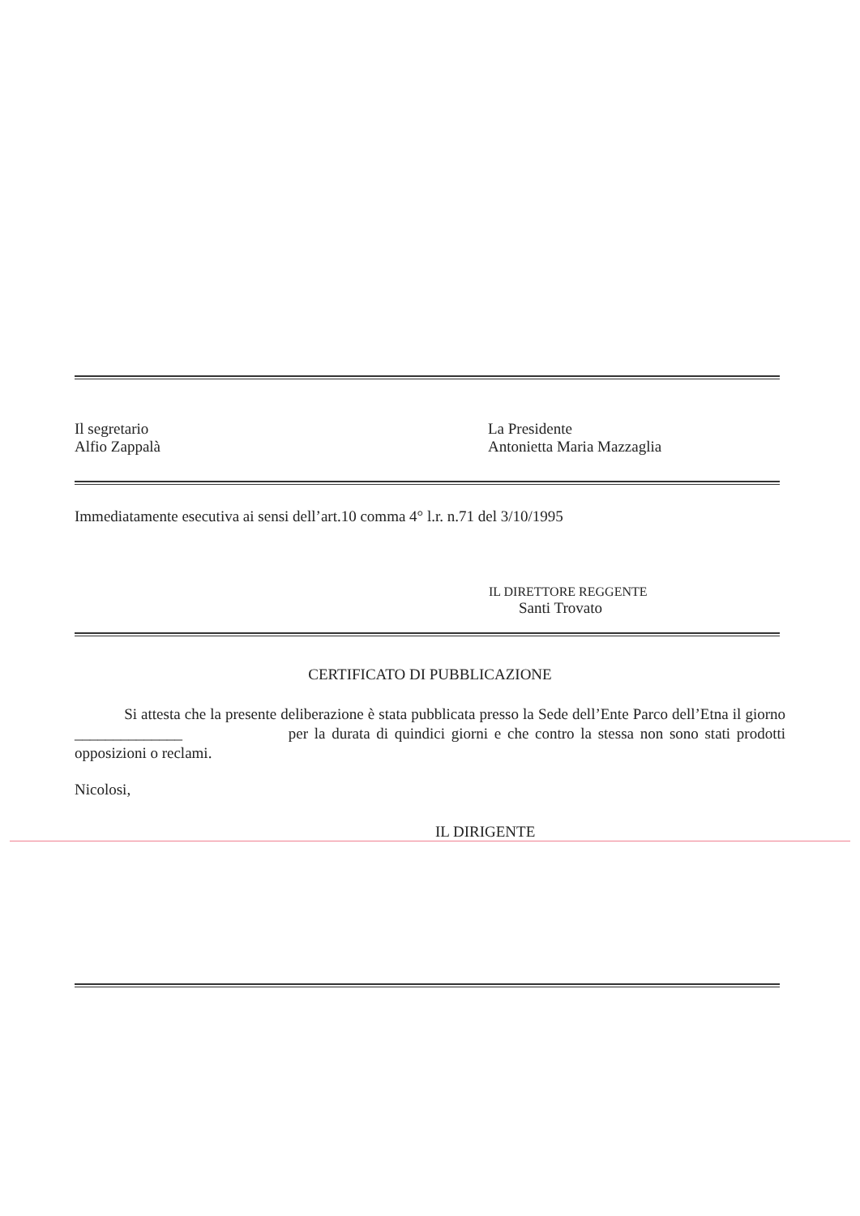Il segretario
Alfio Zappalà
La Presidente
Antonietta Maria Mazzaglia
Immediatamente esecutiva ai sensi dell’art.10 comma 4° l.r. n.71 del 3/10/1995
IL DIRETTORE REGGENTE
Santi Trovato
CERTIFICATO DI PUBBLICAZIONE
Si attesta che la presente deliberazione è stata pubblicata presso la Sede dell’Ente Parco dell’Etna il giorno ______________ per la durata di quindici giorni e che contro la stessa non sono stati prodotti opposizioni o reclami.
Nicolosi,
IL DIRIGENTE